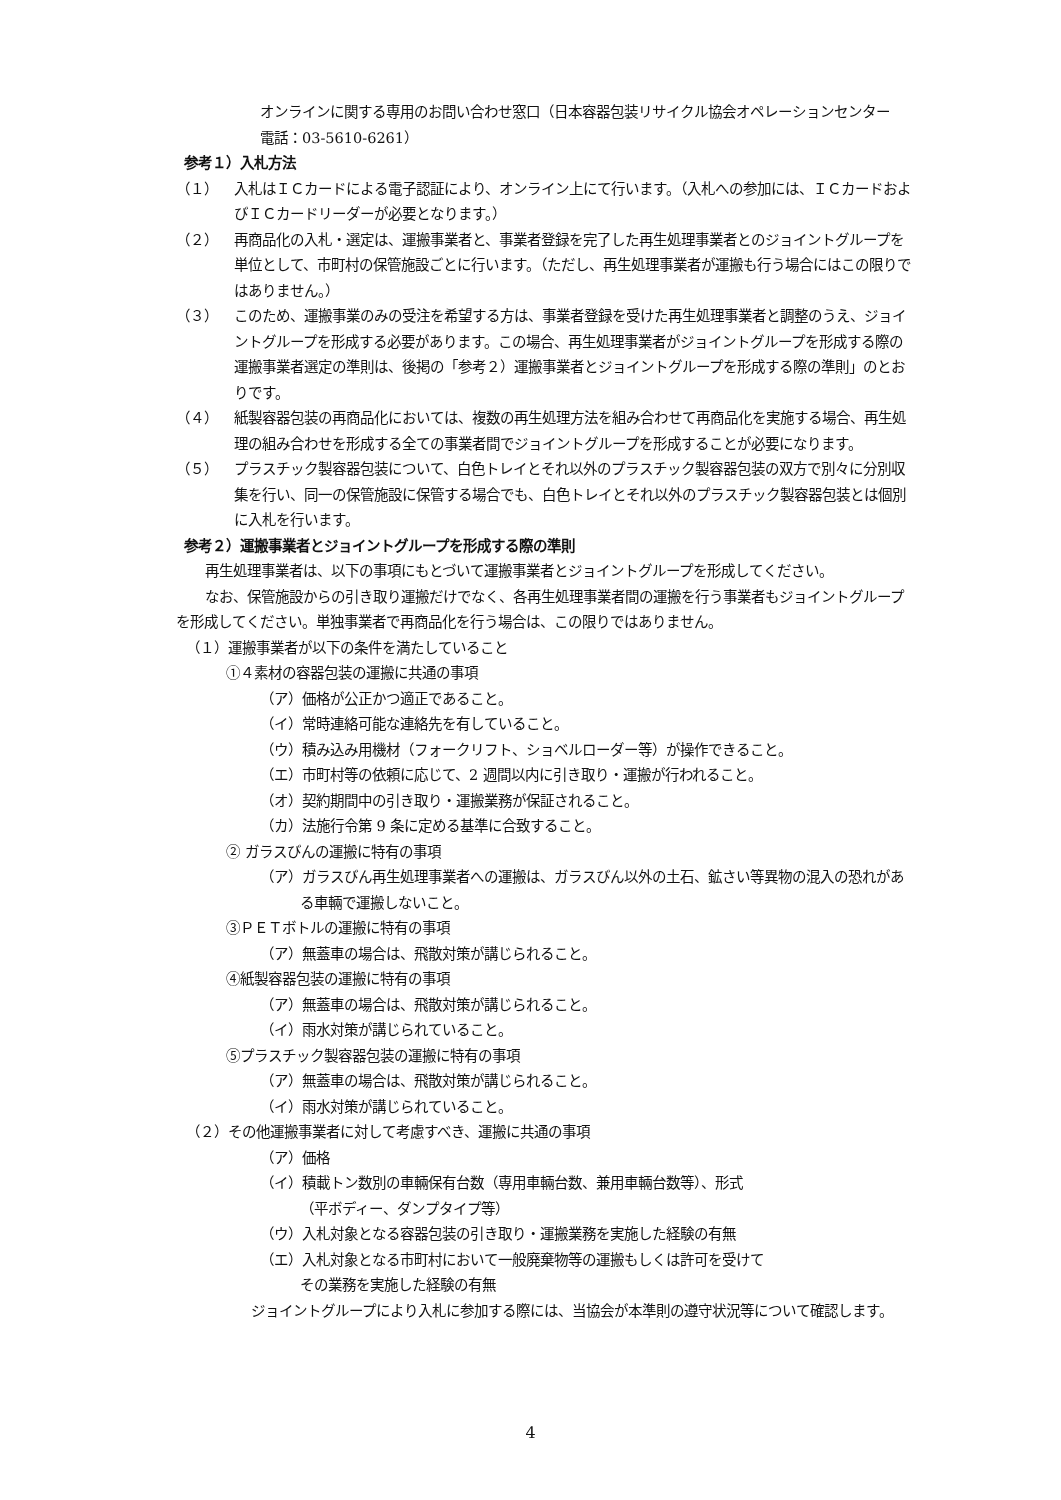オンラインに関する専用のお問い合わせ窓口（日本容器包装リサイクル協会オペレーションセンター　電話：03-5610-6261）
参考１）入札方法
（１） 入札はＩＣカードによる電子認証により、オンライン上にて行います。（入札への参加には、ＩＣカードおよびＩＣカードリーダーが必要となります。）
（２） 再商品化の入札・選定は、運搬事業者と、事業者登録を完了した再生処理事業者とのジョイントグループを単位として、市町村の保管施設ごとに行います。（ただし、再生処理事業者が運搬も行う場合にはこの限りではありません。）
（３） このため、運搬事業のみの受注を希望する方は、事業者登録を受けた再生処理事業者と調整のうえ、ジョイントグループを形成する必要があります。この場合、再生処理事業者がジョイントグループを形成する際の運搬事業者選定の準則は、後掲の「参考２）運搬事業者とジョイントグループを形成する際の準則」のとおりです。
（４） 紙製容器包装の再商品化においては、複数の再生処理方法を組み合わせて再商品化を実施する場合、再生処理の組み合わせを形成する全ての事業者間でジョイントグループを形成することが必要になります。
（５） プラスチック製容器包装について、白色トレイとそれ以外のプラスチック製容器包装の双方で別々に分別収集を行い、同一の保管施設に保管する場合でも、白色トレイとそれ以外のプラスチック製容器包装とは個別に入札を行います。
参考２）運搬事業者とジョイントグループを形成する際の準則
再生処理事業者は、以下の事項にもとづいて運搬事業者とジョイントグループを形成してください。
なお、保管施設からの引き取り運搬だけでなく、各再生処理事業者間の運搬を行う事業者もジョイントグループを形成してください。単独事業者で再商品化を行う場合は、この限りではありません。
（１）運搬事業者が以下の条件を満たしていること
①４素材の容器包装の運搬に共通の事項
（ア）価格が公正かつ適正であること。
（イ）常時連絡可能な連絡先を有していること。
（ウ）積み込み用機材（フォークリフト、ショベルローダー等）が操作できること。
（エ）市町村等の依頼に応じて、2 週間以内に引き取り・運搬が行われること。
（オ）契約期間中の引き取り・運搬業務が保証されること。
（カ）法施行令第 9 条に定める基準に合致すること。
② ガラスびんの運搬に特有の事項
（ア）ガラスびん再生処理事業者への運搬は、ガラスびん以外の土石、鉱さい等異物の混入の恐れがある車輛で運搬しないこと。
③ＰＥＴボトルの運搬に特有の事項
（ア）無蓋車の場合は、飛散対策が講じられること。
④紙製容器包装の運搬に特有の事項
（ア）無蓋車の場合は、飛散対策が講じられること。
（イ）雨水対策が講じられていること。
⑤プラスチック製容器包装の運搬に特有の事項
（ア）無蓋車の場合は、飛散対策が講じられること。
（イ）雨水対策が講じられていること。
（２）その他運搬事業者に対して考慮すべき、運搬に共通の事項
（ア）価格
（イ）積載トン数別の車輛保有台数（専用車輛台数、兼用車輛台数等）、形式
（平ボディー、ダンプタイプ等）
（ウ）入札対象となる容器包装の引き取り・運搬業務を実施した経験の有無
（エ）入札対象となる市町村において一般廃棄物等の運搬もしくは許可を受けて
その業務を実施した経験の有無
ジョイントグループにより入札に参加する際には、当協会が本準則の遵守状況等について確認します。
4